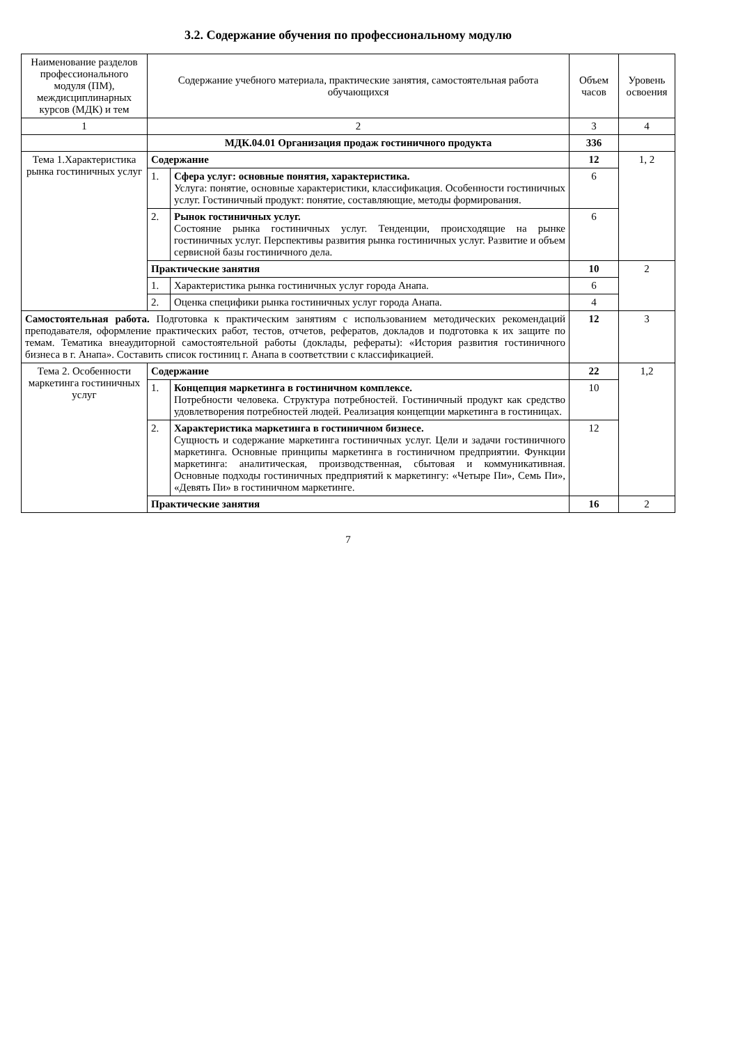3.2. Содержание обучения по профессиональному модулю
| Наименование разделов профессионального модуля (ПМ), междисциплинарных курсов (МДК) и тем | Содержание учебного материала, практические занятия, самостоятельная работа обучающихся | | Объем часов | Уровень освоения |
| --- | --- | --- | --- | --- |
| 1 | 2 | | 3 | 4 |
| | МДК.04.01 Организация продаж гостиничного продукта | | 336 | |
| Тема 1.Характеристика рынка гостиничных услуг | Содержание | | 12 | 1, 2 |
| | 1. | Сфера услуг: основные понятия, характеристика. Услуга: понятие, основные характеристики, классификация. Особенности гостиничных услуг. Гостиничный продукт: понятие, составляющие, методы формирования. | 6 | |
| | 2. | Рынок гостиничных услуг. Состояние рынка гостиничных услуг. Тенденции, происходящие на рынке гостиничных услуг. Перспективы развития рынка гостиничных услуг. Развитие и объем сервисной базы гостиничного дела. | 6 | |
| | Практические занятия | | 10 | 2 |
| | 1. | Характеристика рынка гостиничных услуг города Анапа. | 6 | |
| | 2. | Оценка специфики рынка гостиничных услуг города Анапа. | 4 | |
| Самостоятельная работа. Подготовка к практическим занятиям с использованием методических рекомендаций преподавателя, оформление практических работ, тестов, отчетов, рефератов, докладов и подготовка к их защите по темам. Тематика внеаудиторной самостоятельной работы (доклады, рефераты): «История развития гостиничного бизнеса в г. Анапа». Составить список гостиниц г. Анапа в соответствии с классификацией. | | | 12 | 3 |
| Тема 2. Особенности маркетинга гостиничных услуг | Содержание | | 22 | 1,2 |
| | 1. | Концепция маркетинга в гостиничном комплексе. Потребности человека. Структура потребностей. Гостиничный продукт как средство удовлетворения потребностей людей. Реализация концепции маркетинга в гостиницах. | 10 | |
| | 2. | Характеристика маркетинга в гостиничном бизнесе. Сущность и содержание маркетинга гостиничных услуг. Цели и задачи гостиничного маркетинга. Основные принципы маркетинга в гостиничном предприятии. Функции маркетинга: аналитическая, производственная, сбытовая и коммуникативная. Основные подходы гостиничных предприятий к маркетингу: «Четыре Пи», Семь Пи», «Девять Пи» в гостиничном маркетинге. | 12 | |
| | Практические занятия | | 16 | 2 |
7